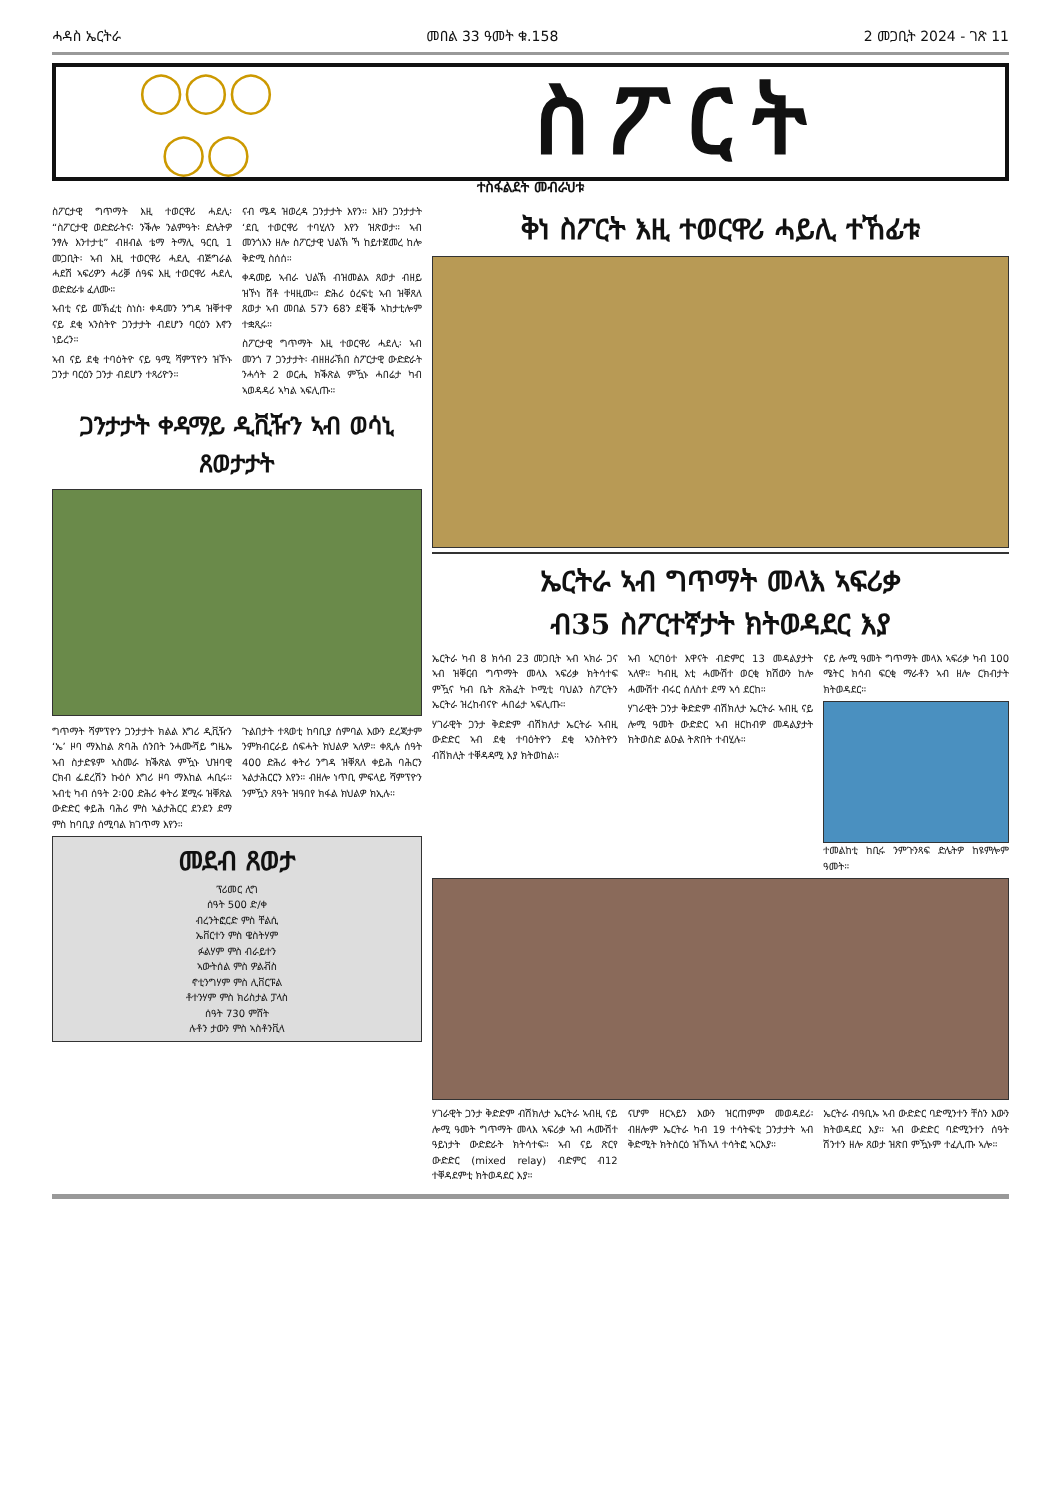ሓዳስ ኤርትራ መበል 33 ዓመት ቁ.158 2 መጋቢት 2024 - ገጽ 11
◯◯◯
◯◯
ስፖርት
ተስፋልደት መብራህቱ
ስፖርታዊ ግጥማት እዚ ተወርዋሪ ሓደሊ፡ “ስፖርታዊ ወድድራትና፡ ንቕሎ ንልምዓት፡ ድሌትዎ ንፃሉ እንተታቲ” ብዘብል ቴማ ትማሊ ዓርቢ 1 መጋቢት፡ ኣብ እዚ ተወርዋሪ ሓደሊ ብጅግራል ሓደሽ ኣፍሪዎን ሓሪቓ ሰዓፍ እዚ ተወርዋሪ ሓደሊ ወድድራቱ ፈለሙ።
ኣብቲ ናይ መኽፈቲ ስነስ፡ ቀዳመን ንግዳ ዝቐተዋ ናይ ደቂ ኣንስትዮ ጋንታታት ብደሆን ባርዕን እኖን ነይረን።
ኣብ ናይ ደቂ ተባዕትዮ ናይ ዓሚ ሻምፕዮን ዝኾኑ ጋንታ ባርዕን ጋንታ ብደሆን ተጻሪዮን።
ናብ ሜዳ ዝወረዳ ጋንታታት እየን። እዘን ጋንታታት ‘ደቢ ተወርዋሪ ተባሂለን እየን ዝጽወታ። ኣብ መንጎእን ዘሎ ስፖርታዊ ህልኽ ኻ ከይተጀመረ ከሎ ቅድሚ ስሰሰ።
ቀዳመይ ኣብራ ህልኽ ብዝመልአ ጸወታ ብዘይ ዝኾነ ሸቶ ተዛዚሙ። ድሕሪ ዕረፍቲ ኣብ ዝቐጸለ ጸወታ ኣብ መበል 57ን 68ን ደቒቕ ኣከታቲሎም ተቋጺሩ።
ስፖርታዊ ግጥማት እዚ ተወርዋሪ ሓደሊ፡ ኣብ መንጎ 7 ጋንታታት፡ ብዘዘራኽበ ስፖርታዊ ውድድራት ንሓሳት 2 ወርሒ ክቕጽል ምዃኑ ሓበሬታ ካብ ኣወዳዳሪ ኣካል ኣፍሊጡ።
ጋንታታት ቀዳማይ ዲቪዥን ኣብ ወሳኒ ጸወታታት
ግጥማት ሻምፕዮን ጋንታታት ክልል እግሪ ዲቪዥን ‘ኤ’ ዞባ ማእከል ጽባሕ ሰንበት ንሓሙሻይ ግዜኡ ኣብ ስታድዩም ኣስመራ ክቕጽል ምዃኑ ህዝባዊ ርክብ ፌደረሽን ኩዕሶ እግሪ ዞባ ማእከል ሓቢሩ። ኣብቲ ካብ ሰዓት 2፡00 ድሕሪ ቀትሪ ጀሚሩ ዝቐጽል ውድድር ቀይሕ ባሕሪ ምስ ኣልታሕርር ደንደን ደማ ምስ ከባቢያ ሰሚባል ክገጥማ እየን።
ጉልበታት ተጻወቲ ከባቢያ ሰምባል እውን ደረጃታም ንምክብርራይ ሰፍሓት ክህልዎ ኣለዎ። ቀጺሉ ሰዓት 400 ድሕሪ ቀትሪ ንግዳ ዝቐጸለ ቀይሕ ባሕርን ኣልታሕርርን እየን። ብዘሎ ነጥቢ ምፍላይ ሻምፕዮን ንምዃን ጸዓት ዝዓበየ ክፋል ክህልዎ ክኢሉ።
መደብ ጸወታ
ፕሪመር ሊግ
ሰዓት 500 ድ/ቀ
ብረንትፎርድ ምስ ቸልሲ
ኤቨርተን ምስ ዌስትሃም
ፉልሃም ምስ ብራይተን
ኣውትሰል ምስ ዎልቭስ
ኖቲንግሃም ምስ ሊቨርፑል
ቶተንሃም ምስ ክሪስታል ፓላስ
ሰዓት 730 ምሸት
ሉቶን ታውን ምስ ኣስቶንቪላ
ቅነ ስፖርት እዚ ተወርዋሪ ሓይሊ ተኸፊቱ
ኤርትራ ኣብ ግጥማት መላእ ኣፍሪቃ
ብ35 ስፖርተኛታት ክትወዳደር እያ
ኤርትራ ካብ 8 ክሳብ 23 መጋቢት ኣብ ኣክራ ጋና ኣብ ዝቐርብ ግጥማት መላእ ኣፍሪቃ ክትሳተፍ ምዃና ካብ ቤት ጽሕፈት ኮሚቲ ባህልን ስፖርትን ኤርትራ ዝረከብናዮ ሓበሬታ ኣፍሊጡ።
ሃገራዊት ጋንታ ቅድድም ብሽክለታ ኤርትራ ኣብዚ ውድድር ኣብ ደቂ ተባዕትዮን ደቂ ኣንስትዮን ብሽክሊት ተቐዳዳሚ እያ ክትወከል።
ኣብ ኣርባዕተ እዋናት ብድምር 13 መዳልያታት ኣለዋ። ካብዚ እቲ ሓሙሽተ ወርቂ ክሽውን ከሎ ሓሙሽተ ብሩር ሰለስተ ደማ ኣሳ ደርከ።
ሃገራዊት ጋንታ ቅድድም ብሽክለታ ኤርትራ ኣብዚ ናይ ሎሚ ዓመት ውድድር ኣብ ዘርከብዎ መዳልያታት ክትወስድ ልዑል ትጽበት ተብሂሉ።
ናይ ሎሚ ዓመት ግጥማት መላእ ኣፍሪቃ ካብ 100 ሜትር ክሳብ ፍርቂ ማራቶን ኣብ ዘሎ ርክብታት ክትወዳደር።
ተመልከቲ ከቢሩ ንምጉንጻፍ ድሌትዎ ከዩምሎም ዓመት።
ሃገራዊት ጋንታ ቅድድም ብሽክለታ ኤርትራ ኣብዚ ናይ ሎሚ ዓመት ግጥማት መላእ ኣፍሪቃ ኣብ ሓሙሽተ ዓይነታት ውድድራት ክትሳተፍ። ኣብ ናይ ጽርየ ውድድር (mixed relay) ብድምር ብ12 ተቐዳደምቲ ክትወዳደር እያ።
ናሆም ዘርኣይን እውን ዝርጠምም መወዳደሪ፡ ብዘሎም ኤርትራ ካብ 19 ተሳትፍቲ ጋንታታት ኣብ ቅድሚት ክትስርዕ ዝኸኣለ ተሳትፎ ኣርእያ።
ኤርትራ ብዓቢኡ ኣብ ውድድር ባድሚንተን ቸስን እውን ክትወዳደር እያ። ኣብ ውድድር ባድሚንተን ሰዓት ሽንተን ዘሎ ጸወታ ዝጽበ ምዃኑም ተፈሊጡ ኣሎ።